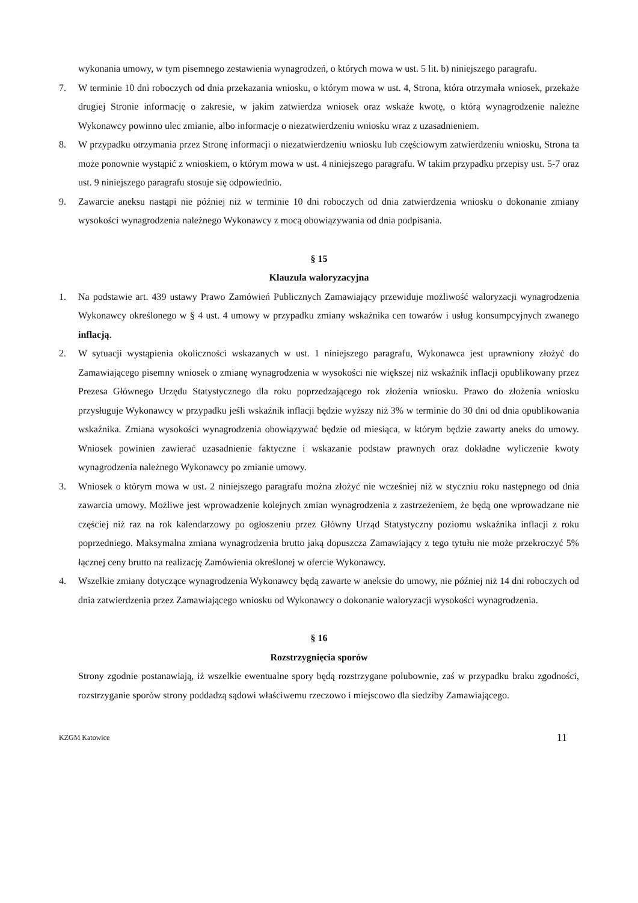wykonania umowy, w tym pisemnego zestawienia wynagrodzeń, o których mowa w ust. 5 lit. b) niniejszego paragrafu.
7. W terminie 10 dni roboczych od dnia przekazania wniosku, o którym mowa w ust. 4, Strona, która otrzymała wniosek, przekaże drugiej Stronie informację o zakresie, w jakim zatwierdza wniosek oraz wskaże kwotę, o którą wynagrodzenie należne Wykonawcy powinno ulec zmianie, albo informacje o niezatwierdzeniu wniosku wraz z uzasadnieniem.
8. W przypadku otrzymania przez Stronę informacji o niezatwierdzeniu wniosku lub częściowym zatwierdzeniu wniosku, Strona ta może ponownie wystąpić z wnioskiem, o którym mowa w ust. 4 niniejszego paragrafu. W takim przypadku przepisy ust. 5-7 oraz ust. 9 niniejszego paragrafu stosuje się odpowiednio.
9. Zawarcie aneksu nastąpi nie później niż w terminie 10 dni roboczych od dnia zatwierdzenia wniosku o dokonanie zmiany wysokości wynagrodzenia należnego Wykonawcy z mocą obowiązywania od dnia podpisania.
§ 15
Klauzula waloryzacyjna
1. Na podstawie art. 439 ustawy Prawo Zamówień Publicznych Zamawiający przewiduje możliwość waloryzacji wynagrodzenia Wykonawcy określonego w § 4 ust. 4 umowy w przypadku zmiany wskaźnika cen towarów i usług konsumpcyjnych zwanego inflacją.
2. W sytuacji wystąpienia okoliczności wskazanych w ust. 1 niniejszego paragrafu, Wykonawca jest uprawniony złożyć do Zamawiającego pisemny wniosek o zmianę wynagrodzenia w wysokości nie większej niż wskaźnik inflacji opublikowany przez Prezesa Głównego Urzędu Statystycznego dla roku poprzedzającego rok złożenia wniosku. Prawo do złożenia wniosku przysługuje Wykonawcy w przypadku jeśli wskaźnik inflacji będzie wyższy niż 3% w terminie do 30 dni od dnia opublikowania wskaźnika. Zmiana wysokości wynagrodzenia obowiązywać będzie od miesiąca, w którym będzie zawarty aneks do umowy. Wniosek powinien zawierać uzasadnienie faktyczne i wskazanie podstaw prawnych oraz dokładne wyliczenie kwoty wynagrodzenia należnego Wykonawcy po zmianie umowy.
3. Wniosek o którym mowa w ust. 2 niniejszego paragrafu można złożyć nie wcześniej niż w styczniu roku następnego od dnia zawarcia umowy. Możliwe jest wprowadzenie kolejnych zmian wynagrodzenia z zastrzeżeniem, że będą one wprowadzane nie częściej niż raz na rok kalendarzowy po ogłoszeniu przez Główny Urząd Statystyczny poziomu wskaźnika inflacji z roku poprzedniego. Maksymalna zmiana wynagrodzenia brutto jaką dopuszcza Zamawiający z tego tytułu nie może przekroczyć 5% łącznej ceny brutto na realizację Zamówienia określonej w ofercie Wykonawcy.
4. Wszelkie zmiany dotyczące wynagrodzenia Wykonawcy będą zawarte w aneksie do umowy, nie później niż 14 dni roboczych od dnia zatwierdzenia przez Zamawiającego wniosku od Wykonawcy o dokonanie waloryzacji wysokości wynagrodzenia.
§ 16
Rozstrzygnięcia sporów
Strony zgodnie postanawiają, iż wszelkie ewentualne spory będą rozstrzygane polubownie, zaś w przypadku braku zgodności, rozstrzyganie sporów strony poddadzą sądowi właściwemu rzeczowo i miejscowo dla siedziby Zamawiającego.
KZGM Katowice 11